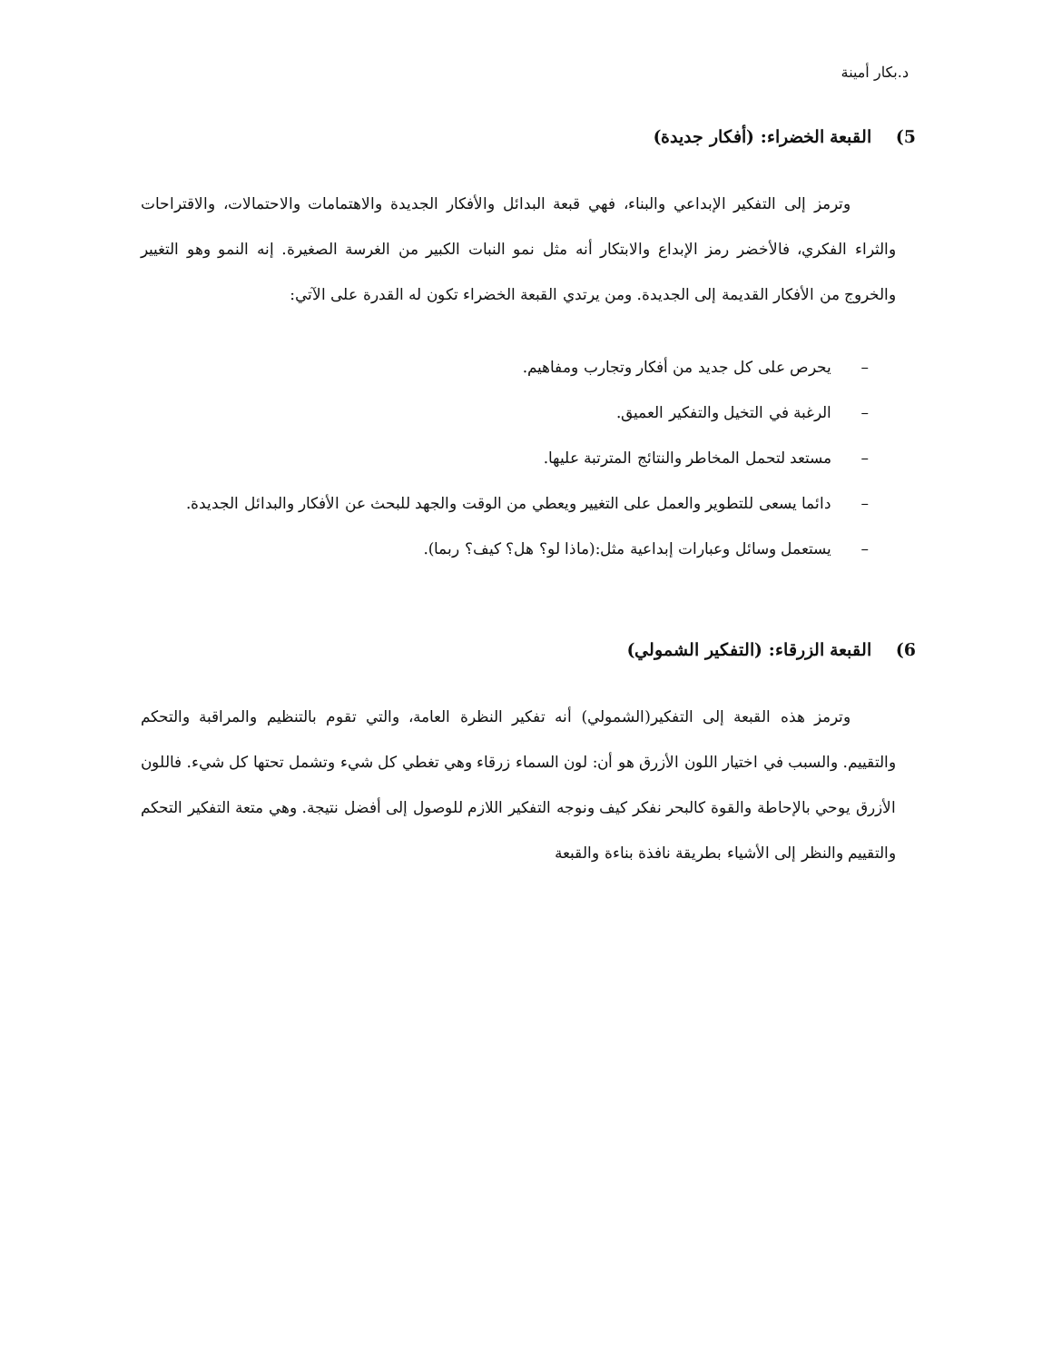د.بكار أمينة
5) القبعة الخضراء: (أفكار جديدة)
وترمز إلى التفكير الإبداعي والبناء، فهي قبعة البدائل والأفكار الجديدة والاهتمامات والاحتمالات، والاقتراحات والثراء الفكري، فالأخضر رمز الإبداع والابتكار أنه مثل نمو النبات الكبير من الغرسة الصغيرة. إنه النمو وهو التغيير والخروج من الأفكار القديمة إلى الجديدة. ومن يرتدي القبعة الخضراء تكون له القدرة على الآتي:
– يحرص على كل جديد من أفكار وتجارب ومفاهيم.
– الرغبة في التخيل والتفكير العميق.
– مستعد لتحمل المخاطر والنتائج المترتبة عليها.
– دائما يسعى للتطوير والعمل على التغيير ويعطي من الوقت والجهد للبحث عن الأفكار والبدائل الجديدة.
– يستعمل وسائل وعبارات إبداعية مثل:(ماذا لو؟ هل؟ كيف؟ ربما).
6) القبعة الزرقاء: (التفكير الشمولي)
وترمز هذه القبعة إلى التفكير(الشمولي) أنه تفكير النظرة العامة، والتي تقوم بالتنظيم والمراقبة والتحكم والتقييم. والسبب في اختيار اللون الأزرق هو أن: لون السماء زرقاء وهي تغطي كل شيء وتشمل تحتها كل شيء. فاللون الأزرق يوحي بالإحاطة والقوة كالبحر نفكر كيف ونوجه التفكير اللازم للوصول إلى أفضل نتيجة. وهي متعة التفكير التحكم والتقييم والنظر إلى الأشياء بطريقة نافذة بناءة والقبعة